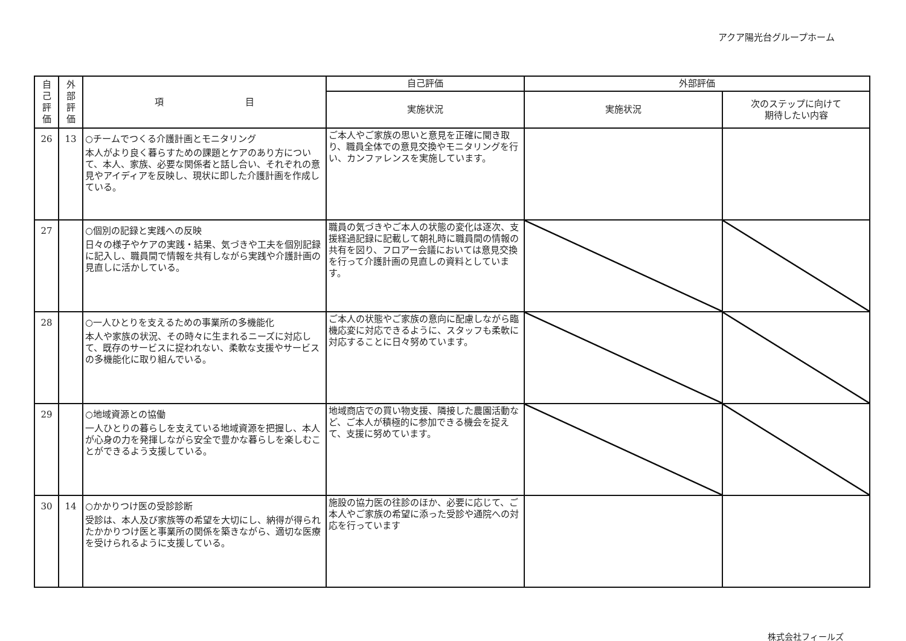アクア陽光台グループホーム
| 自 己 評 価 | 外 部 評 価 | 項 目 | 自己評価 | 外部評価 | |
| --- | --- | --- | --- | --- | --- |
| | | | 実施状況 | 実施状況 | 次のステップに向けて 期待したい内容 |
| 26 | 13 | ○チームでつくる介護計画とモニタリング 本人がより良く暮らすための課題とケアのあり方について、本人、家族、必要な関係者と話し合い、それぞれの意見やアイディアを反映し、現状に即した介護計画を作成している。 | ご本人やご家族の思いと意見を正確に聞き取り、職員全体での意見交換やモニタリングを行い、カンファレンスを実施しています。 | | |
| 27 | | ○個別の記録と実践への反映 日々の様子やケアの実践・結果、気づきや工夫を個別記録に記入し、職員間で情報を共有しながら実践や介護計画の見直しに活かしている。 | 職員の気づきやご本人の状態の変化は逐次、支援経過記録に記載して朝礼時に職員間の情報の共有を図り、フロアー会議においては意見交換を行って介護計画の見直しの資料としています。 | | |
| 28 | | ○一人ひとりを支えるための事業所の多機能化 本人や家族の状況、その時々に生まれるニーズに対応して、既存のサービスに捉われない、柔軟な支援やサービスの多機能化に取り組んでいる。 | ご本人の状態やご家族の意向に配慮しながら臨機応変に対応できるように、スタッフも柔軟に対応することに日々努めています。 | | |
| 29 | | ○地域資源との協働 一人ひとりの暮らしを支えている地域資源を把握し、本人が心身の力を発揮しながら安全で豊かな暮らしを楽しむことができるよう支援している。 | 地域商店での買い物支援、隣接した農園活動など、ご本人が積極的に参加できる機会を捉えて、支援に努めています。 | | |
| 30 | 14 | ○かかりつけ医の受診診断 受診は、本人及び家族等の希望を大切にし、納得が得られたかかりつけ医と事業所の関係を築きながら、適切な医療を受けられるように支援している。 | 施設の協力医の往診のほか、必要に応じて、ご本人やご家族の希望に添った受診や通院への対応を行っています | | |
株式会社フィールズ